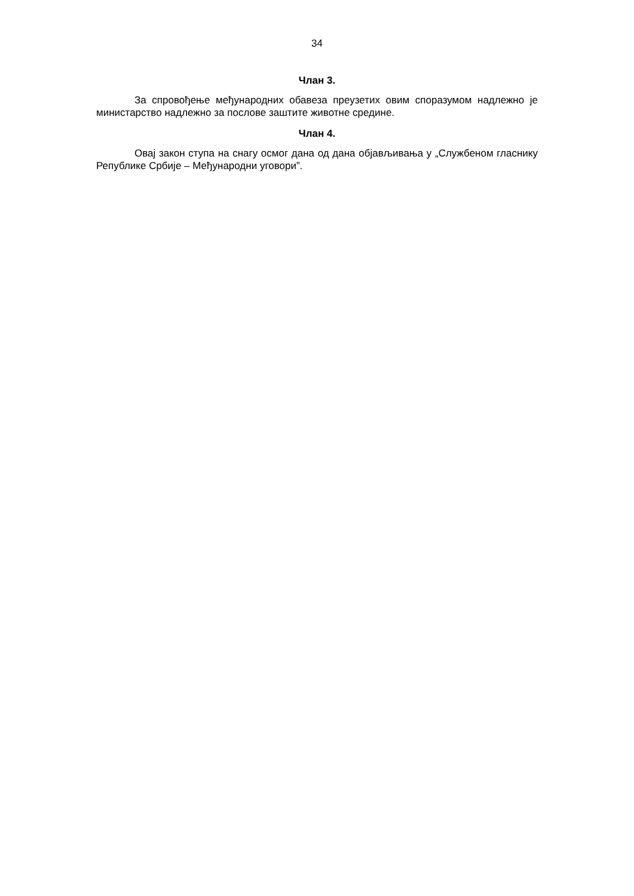34
Члан 3.
За спровођење међународних обавеза преузетих овим споразумом надлежно је министарство надлежно за послове заштите животне средине.
Члан 4.
Овај закон ступа на снагу осмог дана од дана објављивања у „Службеном гласнику Републике Србије – Међународни уговори”.